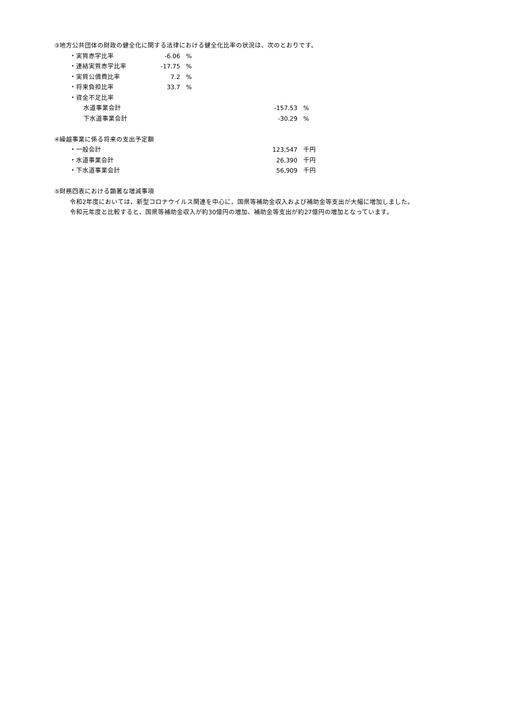③地方公共団体の財政の健全化に関する法律における健全化比率の状況は、次のとおりです。
| ・実質赤字比率 | -6.06 | % |
| ・連結実質赤字比率 | -17.75 | % |
| ・実質公債費比率 | 7.2 | % |
| ・将来負担比率 | 33.7 | % |
| ・資金不足比率 | | |
| 水道事業会計 | -157.53 | % |
| 下水道事業会計 | -30.29 | % |
④繰越事業に係る将来の支出予定額
| ・一般会計 | 123,547 | 千円 |
| ・水道事業会計 | 26,390 | 千円 |
| ・下水道事業会計 | 56,909 | 千円 |
⑤財務四表における顕著な増減事項
令和2年度においては、新型コロナウイルス関連を中心に、国県等補助金収入および補助金等支出が大幅に増加しました。
令和元年度と比較すると、国県等補助金収入が約30億円の増加、補助金等支出が約27億円の増加となっています。